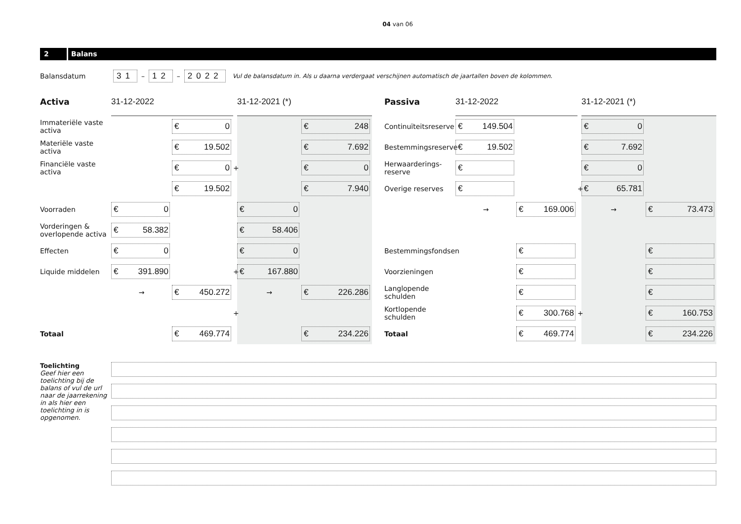04 van 06
2 Balans
Balansdatum 31 – 12 – 2022 Vul de balansdatum in. Als u daarna verdergaat verschijnen automatisch de jaartallen boven de kolommen.
| Activa | 31-12-2022 | | | 31-12-2021 (*) | |
| Immateriële vaste activa | | € 0 | | | € 248 |
| Materiële vaste activa | | € 19.502 | | | € 7.692 |
| Financiële vaste activa | | € 0 | + | | € 0 |
| | | € 19.502 | | | € 7.940 |
| Voorraden | € 0 | | | € 0 | |
| Vorderingen & overlopende activa | € 58.382 | | | € 58.406 | |
| Effecten | € 0 | | | € 0 | |
| Liquide middelen | € 391.890 | | + | € 167.880 | |
| | → | € 450.272 | | → | € 226.286 |
| | | | + | | |
| Totaal | | € 469.774 | | | € 234.226 |
| Passiva | 31-12-2022 | | | 31-12-2021 (*) | |
| Continuïteitsreserve | € 149.504 | | | € 0 | |
| Bestemmingsreserve | € 19.502 | | | € 7.692 | |
| Herwaarderings-reserve | € | | | € 0 | |
| Overige reserves | € | | + | € 65.781 | |
| | → | € 169.006 | | → | € 73.473 |
| Bestemmingsfondsen | | € | | | € |
| Voorzieningen | | € | | | € |
| Langlopende schulden | | € | | | € |
| Kortlopende schulden | | € 300.768 | + | | € 160.753 |
| Totaal | | € 469.774 | | | € 234.226 |
Toelichting
Geef hier een toelichting bij de balans of vul de url naar de jaarrekening in als hier een toelichting in is opgenomen.